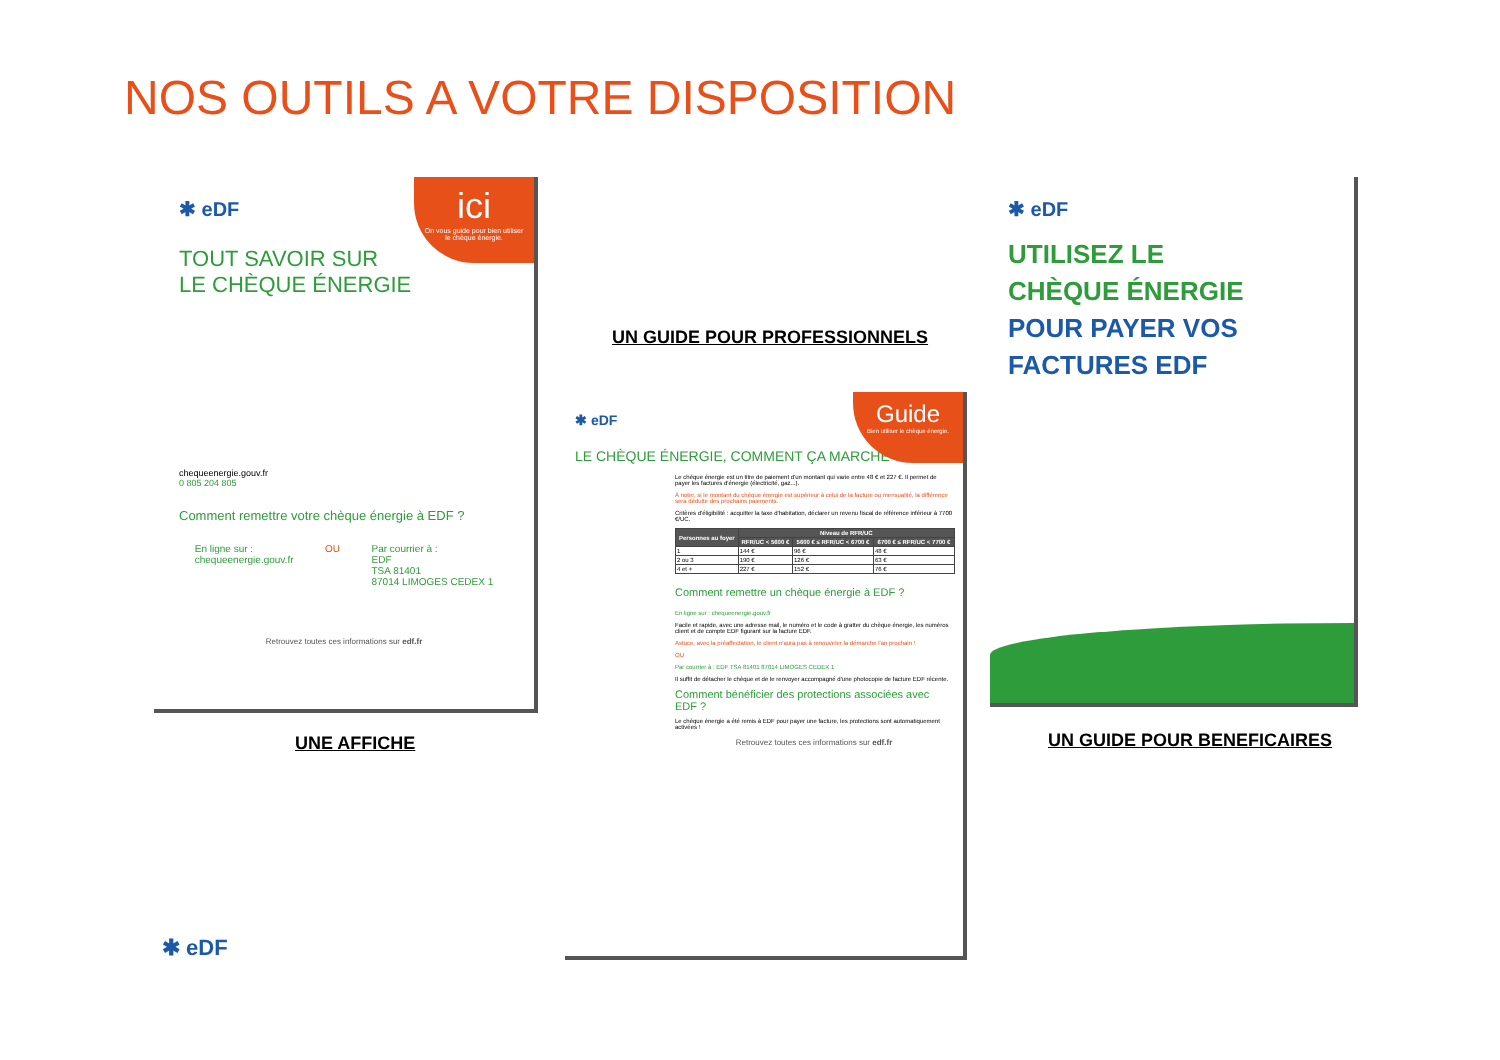NOS OUTILS A VOTRE DISPOSITION
ici
On vous guide pour bien utiliser le chèque énergie.
✱ eDF
TOUT SAVOIR SUR
LE CHÈQUE ÉNERGIE
chequeenergie.gouv.fr
0 805 204 805
Comment remettre votre chèque énergie à EDF ?
En ligne sur :
chequeenergie.gouv.fr
OU Par courrier à :
EDF
TSA 81401
87014 LIMOGES CEDEX 1
Retrouvez toutes ces informations sur edf.fr
UNE AFFICHE
UN GUIDE POUR PROFESSIONNELS
Guide
Bien utiliser le chèque énergie.
✱ eDF
LE CHÈQUE ÉNERGIE, COMMENT ÇA MARCHE ?
Le chèque énergie est un titre de paiement d'un montant qui varie entre 48 € et 227 €. Il permet de payer les factures d'énergie (électricité, gaz...).
À noter, si le montant du chèque énergie est supérieur à celui de la facture ou mensualité, la différence sera déduite des prochains paiements.
Critères d'éligibilité : acquitter la taxe d'habitation, déclarer un revenu fiscal de référence inférieur à 7700 €/UC.
| Personnes au foyer | Niveau de RFR/UC | | |
| --- | --- | --- | --- |
| | RFR/UC < 5600 € | 5600 € ≤ RFR/UC < 6700 € | 6700 € ≤ RFR/UC < 7700 € |
| 1 | 144 € | 96 € | 48 € |
| 2 ou 3 | 190 € | 126 € | 63 € |
| 4 et + | 227 € | 152 € | 76 € |
Comment remettre un chèque énergie à EDF ?
En ligne sur : chequeenergie.gouv.fr
Facile et rapide, avec une adresse mail, le numéro et le code à gratter du chèque énergie, les numéros client et de compte EDF figurant sur la facture EDF.
Astuce, avec la préaffectation, le client n'aura pas à renouveler la démarche l'an prochain !
OU
Par courrier à : EDF TSA 81401 87014 LIMOGES CEDEX 1
Il suffit de détacher le chèque et de le renvoyer accompagné d'une photocopie de facture EDF récente.
Comment bénéficier des protections associées avec EDF ?
Le chèque énergie a été remis à EDF pour payer une facture, les protections sont automatiquement activées !
Retrouvez toutes ces informations sur edf.fr
✱ eDF
UTILISEZ LE
CHÈQUE ÉNERGIE
POUR PAYER VOS
FACTURES EDF
UN GUIDE POUR BENEFICAIRES
✱ eDF